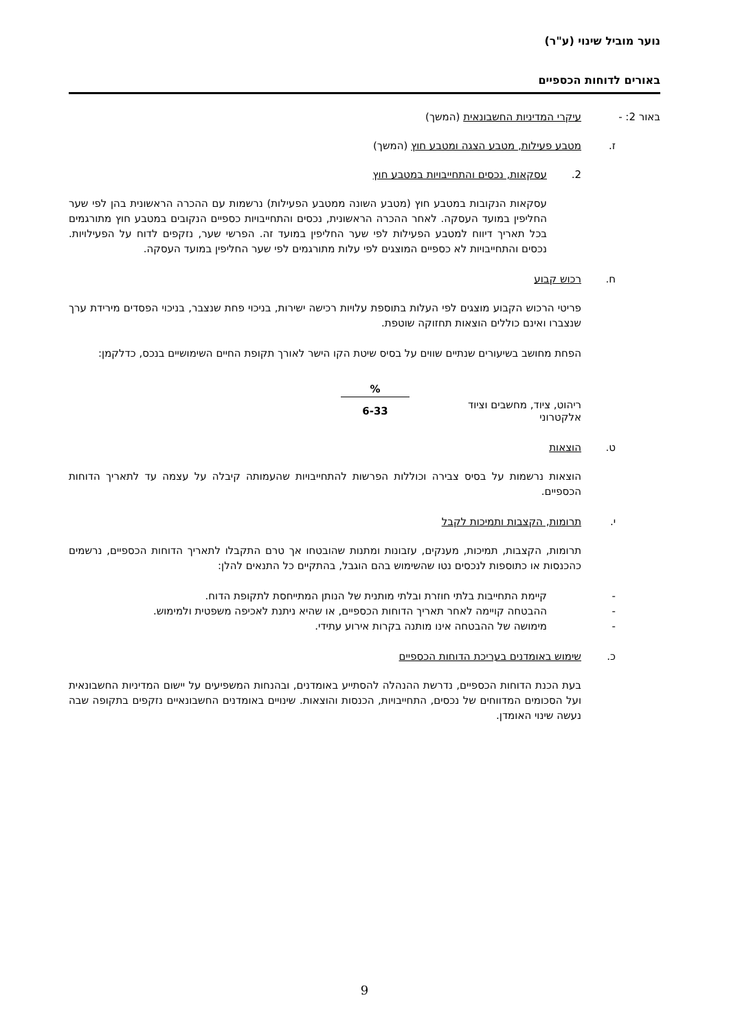נוער מוביל שינוי (ע"ר)
באורים לדוחות הכספיים
באור 2: - עיקרי המדיניות החשבונאית (המשך)
ז. מטבע פעילות, מטבע הצגה ומטבע חוץ (המשך)
2. עסקאות, נכסים והתחייבויות במטבע חוץ
עסקאות הנקובות במטבע חוץ (מטבע השונה ממטבע הפעילות) נרשמות עם ההכרה הראשונית בהן לפי שער החליפין במועד העסקה. לאחר ההכרה הראשונית, נכסים והתחייבויות כספיים הנקובים במטבע חוץ מתורגמים בכל תאריך דיווח למטבע הפעילות לפי שער החליפין במועד זה. הפרשי שער, נזקפים לדוח על הפעילויות. נכסים והתחייבויות לא כספיים המוצגים לפי עלות מתורגמים לפי שער החליפין במועד העסקה.
ח. רכוש קבוע
פריטי הרכוש הקבוע מוצגים לפי העלות בתוספת עלויות רכישה ישירות, בניכוי פחת שנצבר, בניכוי הפסדים מירידת ערך שנצברו ואינם כוללים הוצאות תחזוקה שוטפת.
הפחת מחושב בשיעורים שנתיים שווים על בסיס שיטת הקו הישר לאורך תקופת החיים השימושיים בנכס, כדלקמן:
| | | % |
| ריהוט, ציוד, מחשבים וציוד אלקטרוני | | 6-33 |
ט. הוצאות
הוצאות נרשמות על בסיס צבירה וכוללות הפרשות להתחייבויות שהעמותה קיבלה על עצמה עד לתאריך הדוחות הכספיים.
י. תרומות, הקצבות ותמיכות לקבל
תרומות, הקצבות, תמיכות, מענקים, עזבונות ומתנות שהובטחו אך טרם התקבלו לתאריך הדוחות הכספיים, נרשמים כהכנסות או כתוספות לנכסים נטו שהשימוש בהם הוגבל, בהתקיים כל התנאים להלן:
- קיימת התחייבות בלתי חוזרת ובלתי מותנית של הנותן המתייחסת לתקופת הדוח.
- ההבטחה קויימה לאחר תאריך הדוחות הכספיים, או שהיא ניתנת לאכיפה משפטית ולמימוש.
- מימושה של ההבטחה אינו מותנה בקרות אירוע עתידי.
כ. שימוש באומדנים בעריכת הדוחות הכספיים
בעת הכנת הדוחות הכספיים, נדרשת ההנהלה להסתייע באומדנים, ובהנחות המשפיעים על יישום המדיניות החשבונאית ועל הסכומים המדווחים של נכסים, התחייבויות, הכנסות והוצאות. שינויים באומדנים החשבונאיים נזקפים בתקופה שבה נעשה שינוי האומדן.
9